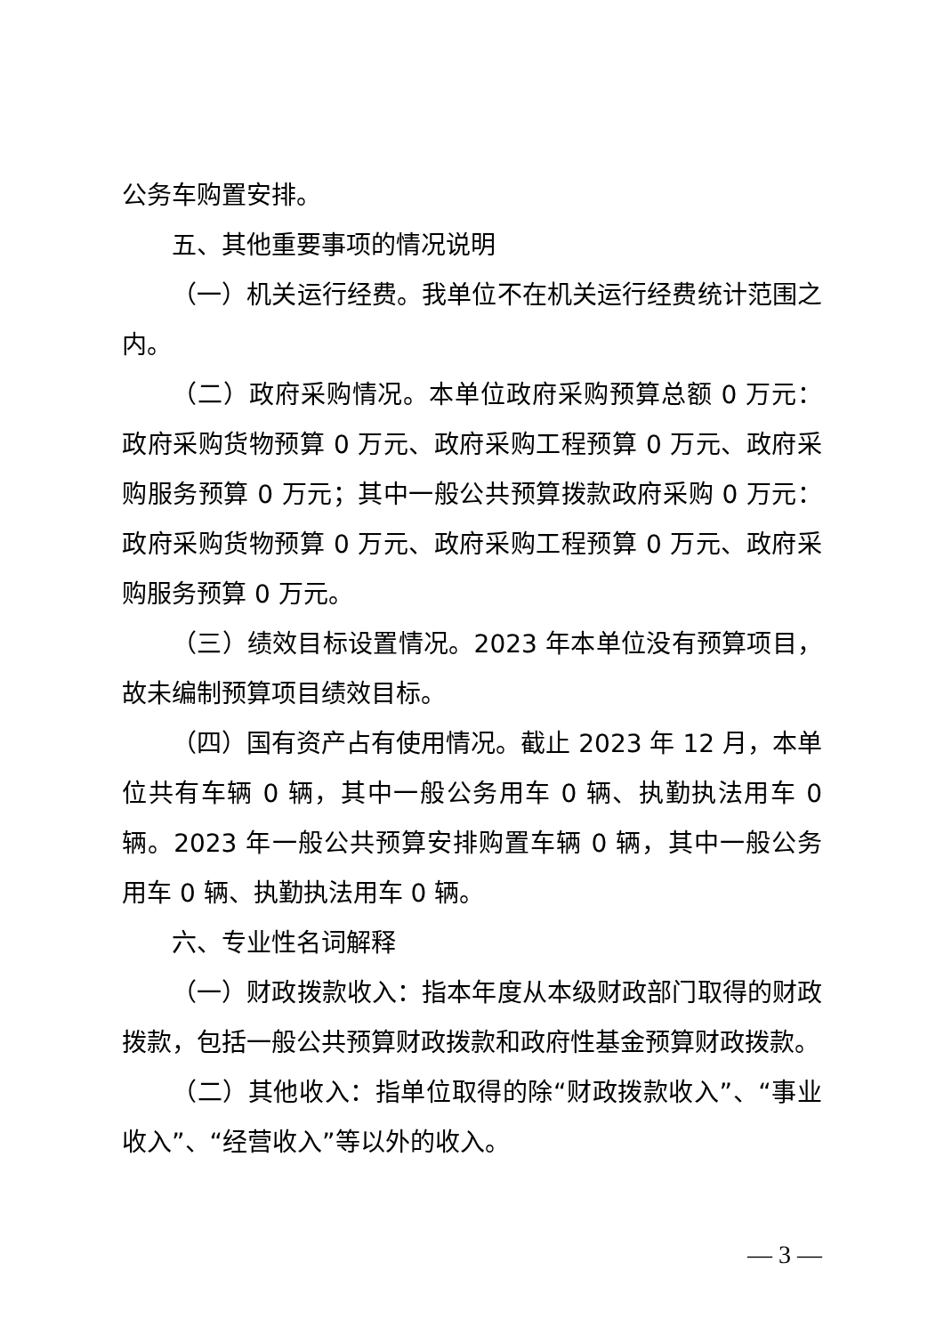公务车购置安排。
五、其他重要事项的情况说明
（一）机关运行经费。我单位不在机关运行经费统计范围之内。
（二）政府采购情况。本单位政府采购预算总额 0 万元：政府采购货物预算 0 万元、政府采购工程预算 0 万元、政府采购服务预算 0 万元；其中一般公共预算拨款政府采购 0 万元：政府采购货物预算 0 万元、政府采购工程预算 0 万元、政府采购服务预算 0 万元。
（三）绩效目标设置情况。2023 年本单位没有预算项目，故未编制预算项目绩效目标。
（四）国有资产占有使用情况。截止 2023 年 12 月，本单位共有车辆 0 辆，其中一般公务用车 0 辆、执勤执法用车 0 辆。2023 年一般公共预算安排购置车辆 0 辆，其中一般公务用车 0 辆、执勤执法用车 0 辆。
六、专业性名词解释
（一）财政拨款收入：指本年度从本级财政部门取得的财政拨款，包括一般公共预算财政拨款和政府性基金预算财政拨款。
（二）其他收入：指单位取得的除“财政拨款收入”、“事业收入”、“经营收入”等以外的收入。
— 3 —